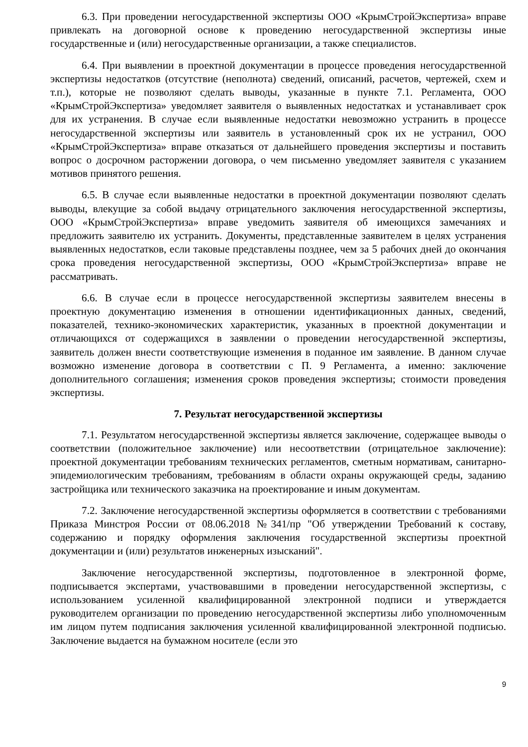6.3. При проведении негосударственной экспертизы ООО «КрымСтройЭкспертиза» вправе привлекать на договорной основе к проведению негосударственной экспертизы иные государственные и (или) негосударственные организации, а также специалистов.
6.4. При выявлении в проектной документации в процессе проведения негосударственной экспертизы недостатков (отсутствие (неполнота) сведений, описаний, расчетов, чертежей, схем и т.п.), которые не позволяют сделать выводы, указанные в пункте 7.1. Регламента, ООО «КрымСтройЭкспертиза» уведомляет заявителя о выявленных недостатках и устанавливает срок для их устранения. В случае если выявленные недостатки невозможно устранить в процессе негосударственной экспертизы или заявитель в установленный срок их не устранил, ООО «КрымСтройЭкспертиза» вправе отказаться от дальнейшего проведения экспертизы и поставить вопрос о досрочном расторжении договора, о чем письменно уведомляет заявителя с указанием мотивов принятого решения.
6.5. В случае если выявленные недостатки в проектной документации позволяют сделать выводы, влекущие за собой выдачу отрицательного заключения негосударственной экспертизы, ООО «КрымСтройЭкспертиза» вправе уведомить заявителя об имеющихся замечаниях и предложить заявителю их устранить. Документы, представленные заявителем в целях устранения выявленных недостатков, если таковые представлены позднее, чем за 5 рабочих дней до окончания срока проведения негосударственной экспертизы, ООО «КрымСтройЭкспертиза» вправе не рассматривать.
6.6. В случае если в процессе негосударственной экспертизы заявителем внесены в проектную документацию изменения в отношении идентификационных данных, сведений, показателей, технико-экономических характеристик, указанных в проектной документации и отличающихся от содержащихся в заявлении о проведении негосударственной экспертизы, заявитель должен внести соответствующие изменения в поданное им заявление. В данном случае возможно изменение договора в соответствии с П. 9 Регламента, а именно: заключение дополнительного соглашения; изменения сроков проведения экспертизы; стоимости проведения экспертизы.
7. Результат негосударственной экспертизы
7.1. Результатом негосударственной экспертизы является заключение, содержащее выводы о соответствии (положительное заключение) или несоответствии (отрицательное заключение): проектной документации требованиям технических регламентов, сметным нормативам, санитарно-эпидемиологическим требованиям, требованиям в области охраны окружающей среды, заданию застройщика или технического заказчика на проектирование и иным документам.
7.2. Заключение негосударственной экспертизы оформляется в соответствии с требованиями Приказа Минстроя России от 08.06.2018 №341/пр "Об утверждении Требований к составу, содержанию и порядку оформления заключения государственной экспертизы проектной документации и (или) результатов инженерных изысканий".
Заключение негосударственной экспертизы, подготовленное в электронной форме, подписывается экспертами, участвовавшими в проведении негосударственной экспертизы, с использованием усиленной квалифицированной электронной подписи и утверждается руководителем организации по проведению негосударственной экспертизы либо уполномоченным им лицом путем подписания заключения усиленной квалифицированной электронной подписью. Заключение выдается на бумажном носителе (если это
9